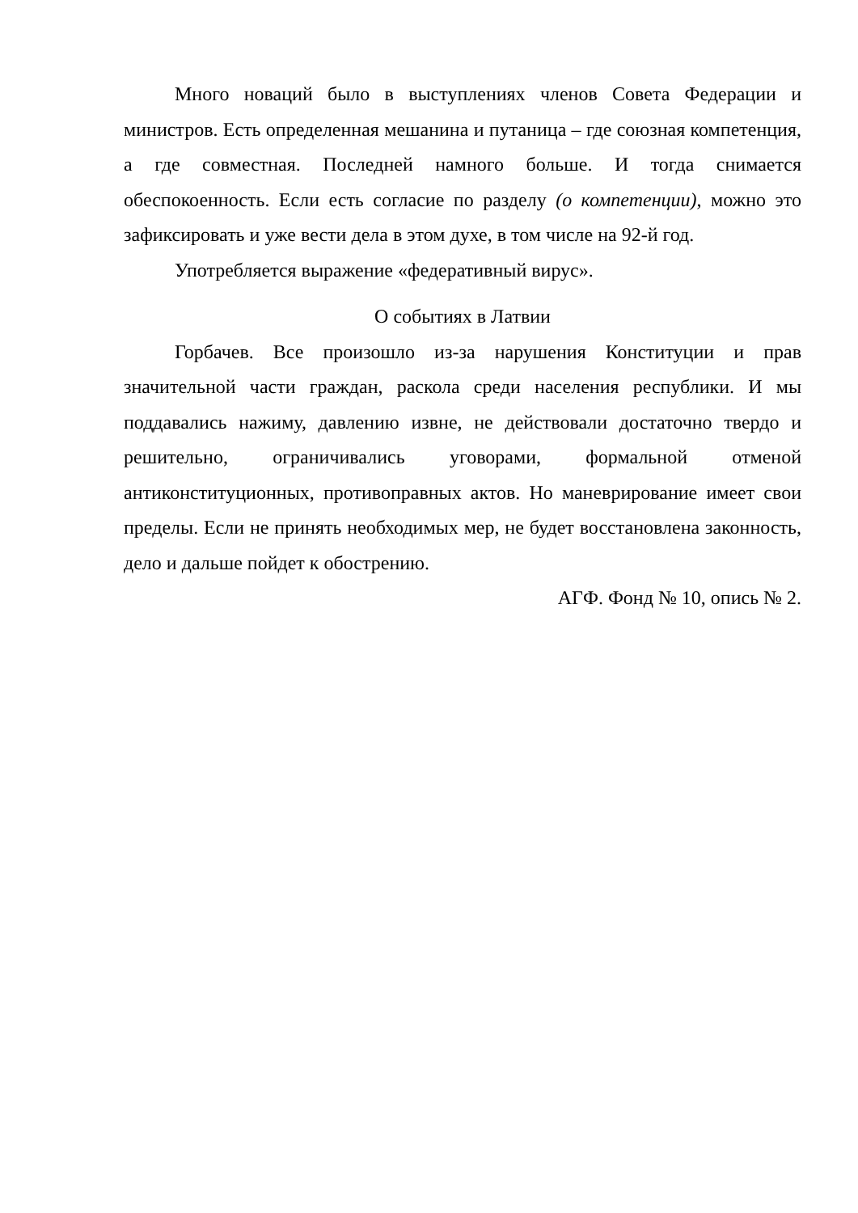Много новаций было в выступлениях членов Совета Федерации и министров. Есть определенная мешанина и путаница – где союзная компетенция, а где совместная. Последней намного больше. И тогда снимается обеспокоенность. Если есть согласие по разделу (о компетенции), можно это зафиксировать и уже вести дела в этом духе, в том числе на 92-й год.
Употребляется выражение «федеративный вирус».
О событиях в Латвии
Горбачев. Все произошло из-за нарушения Конституции и прав значительной части граждан, раскола среди населения республики. И мы поддавались нажиму, давлению извне, не действовали достаточно твердо и решительно, ограничивались уговорами, формальной отменой антиконституционных, противоправных актов. Но маневрирование имеет свои пределы. Если не принять необходимых мер, не будет восстановлена законность, дело и дальше пойдет к обострению.
АГФ. Фонд № 10, опись № 2.